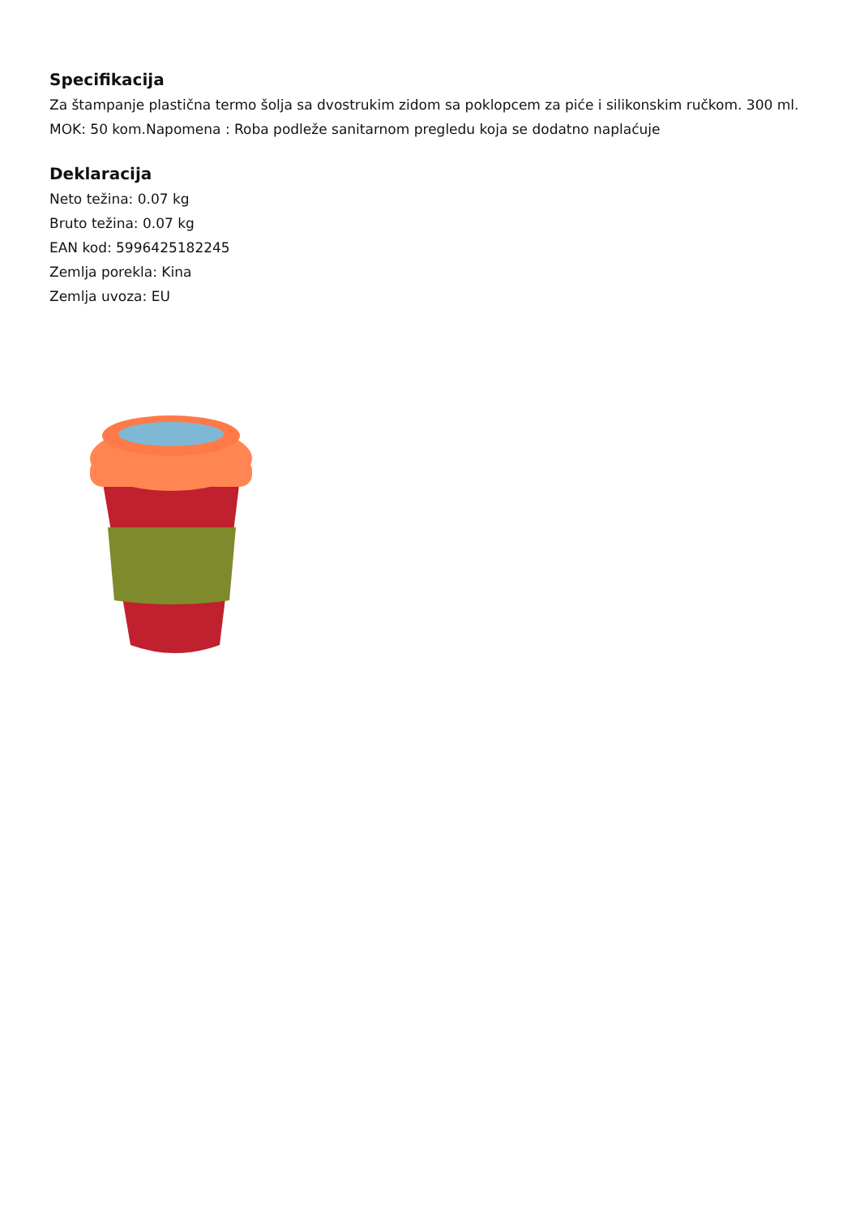Specifikacija
Za štampanje plastična termo šolja sa dvostrukim zidom sa poklopcem za piće i silikonskim ručkom. 300 ml. MOK: 50 kom.Napomena : Roba podleže sanitarnom pregledu koja se dodatno naplaćuje
Deklaracija
Neto težina: 0.07 kg
Bruto težina: 0.07 kg
EAN kod: 5996425182245
Zemlja porekla: Kina
Zemlja uvoza: EU